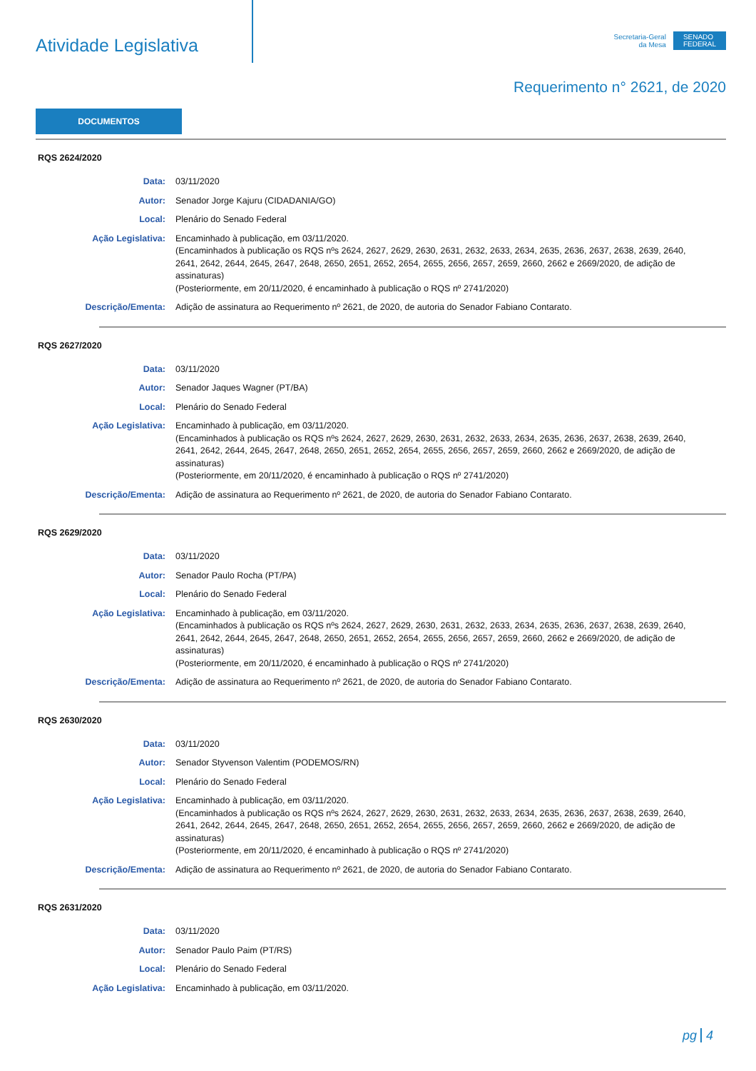Atividade Legislativa
Secretaria-Geral
da Mesa
SENADO
FEDERAL
Requerimento n° 2621, de 2020
DOCUMENTOS
RQS 2624/2020
| Data: | 03/11/2020 |
| Autor: | Senador Jorge Kajuru (CIDADANIA/GO) |
| Local: | Plenário do Senado Federal |
| Ação Legislativa: | Encaminhado à publicação, em 03/11/2020. (Encaminhados à publicação os RQS nºs 2624, 2627, 2629, 2630, 2631, 2632, 2633, 2634, 2635, 2636, 2637, 2638, 2639, 2640, 2641, 2642, 2644, 2645, 2647, 2648, 2650, 2651, 2652, 2654, 2655, 2656, 2657, 2659, 2660, 2662 e 2669/2020, de adição de assinaturas) (Posteriormente, em 20/11/2020, é encaminhado à publicação o RQS nº 2741/2020) |
| Descrição/Ementa: | Adição de assinatura ao Requerimento nº 2621, de 2020, de autoria do Senador Fabiano Contarato. |
RQS 2627/2020
| Data: | 03/11/2020 |
| Autor: | Senador Jaques Wagner (PT/BA) |
| Local: | Plenário do Senado Federal |
| Ação Legislativa: | Encaminhado à publicação, em 03/11/2020. (Encaminhados à publicação os RQS nºs 2624, 2627, 2629, 2630, 2631, 2632, 2633, 2634, 2635, 2636, 2637, 2638, 2639, 2640, 2641, 2642, 2644, 2645, 2647, 2648, 2650, 2651, 2652, 2654, 2655, 2656, 2657, 2659, 2660, 2662 e 2669/2020, de adição de assinaturas) (Posteriormente, em 20/11/2020, é encaminhado à publicação o RQS nº 2741/2020) |
| Descrição/Ementa: | Adição de assinatura ao Requerimento nº 2621, de 2020, de autoria do Senador Fabiano Contarato. |
RQS 2629/2020
| Data: | 03/11/2020 |
| Autor: | Senador Paulo Rocha (PT/PA) |
| Local: | Plenário do Senado Federal |
| Ação Legislativa: | Encaminhado à publicação, em 03/11/2020. (Encaminhados à publicação os RQS nºs 2624, 2627, 2629, 2630, 2631, 2632, 2633, 2634, 2635, 2636, 2637, 2638, 2639, 2640, 2641, 2642, 2644, 2645, 2647, 2648, 2650, 2651, 2652, 2654, 2655, 2656, 2657, 2659, 2660, 2662 e 2669/2020, de adição de assinaturas) (Posteriormente, em 20/11/2020, é encaminhado à publicação o RQS nº 2741/2020) |
| Descrição/Ementa: | Adição de assinatura ao Requerimento nº 2621, de 2020, de autoria do Senador Fabiano Contarato. |
RQS 2630/2020
| Data: | 03/11/2020 |
| Autor: | Senador Styvenson Valentim (PODEMOS/RN) |
| Local: | Plenário do Senado Federal |
| Ação Legislativa: | Encaminhado à publicação, em 03/11/2020. (Encaminhados à publicação os RQS nºs 2624, 2627, 2629, 2630, 2631, 2632, 2633, 2634, 2635, 2636, 2637, 2638, 2639, 2640, 2641, 2642, 2644, 2645, 2647, 2648, 2650, 2651, 2652, 2654, 2655, 2656, 2657, 2659, 2660, 2662 e 2669/2020, de adição de assinaturas) (Posteriormente, em 20/11/2020, é encaminhado à publicação o RQS nº 2741/2020) |
| Descrição/Ementa: | Adição de assinatura ao Requerimento nº 2621, de 2020, de autoria do Senador Fabiano Contarato. |
RQS 2631/2020
| Data: | 03/11/2020 |
| Autor: | Senador Paulo Paim (PT/RS) |
| Local: | Plenário do Senado Federal |
| Ação Legislativa: | Encaminhado à publicação, em 03/11/2020. |
pg 4